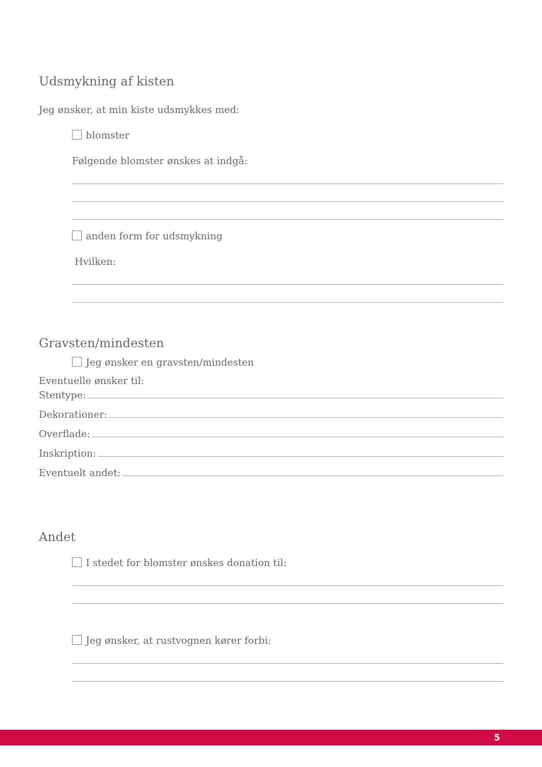Udsmykning af kisten
Jeg ønsker, at min kiste udsmykkes med:
blomster
Følgende blomster ønskes at indgå:
anden form for udsmykning
Hvilken:
Gravsten/mindesten
Jeg ønsker en gravsten/mindesten
Eventuelle ønsker til:
Stentype:
Dekorationer:
Overflade:
Inskription:
Eventuelt andet:
Andet
I stedet for blomster ønskes donation til:
Jeg ønsker, at rustvognen kører forbi:
5